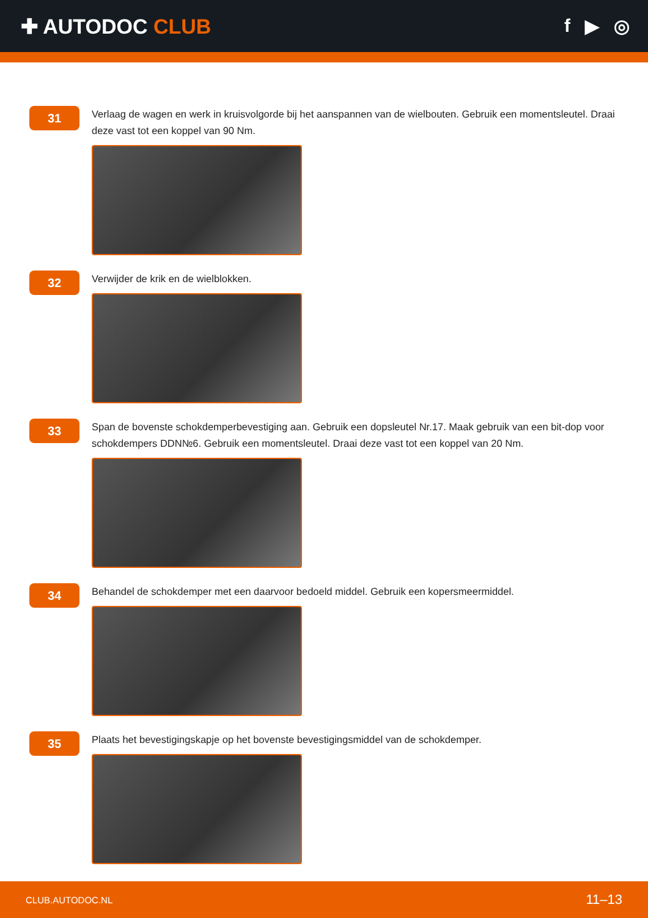✚ AUTODOC CLUB f ▶ ◎
31
Verlaag de wagen en werk in kruisvolgorde bij het aanspannen van de wielbouten. Gebruik een momentsleutel. Draai deze vast tot een koppel van 90 Nm.
32
Verwijder de krik en de wielblokken.
33
Span de bovenste schokdemperbevestiging aan. Gebruik een dopsleutel Nr.17. Maak gebruik van een bit-dop voor schokdempers DDN№6. Gebruik een momentsleutel. Draai deze vast tot een koppel van 20 Nm.
34
Behandel de schokdemper met een daarvoor bedoeld middel. Gebruik een kopersmeermiddel.
35
Plaats het bevestigingskapje op het bovenste bevestigingsmiddel van de schokdemper.
CLUB.AUTODOC.NL 11–13